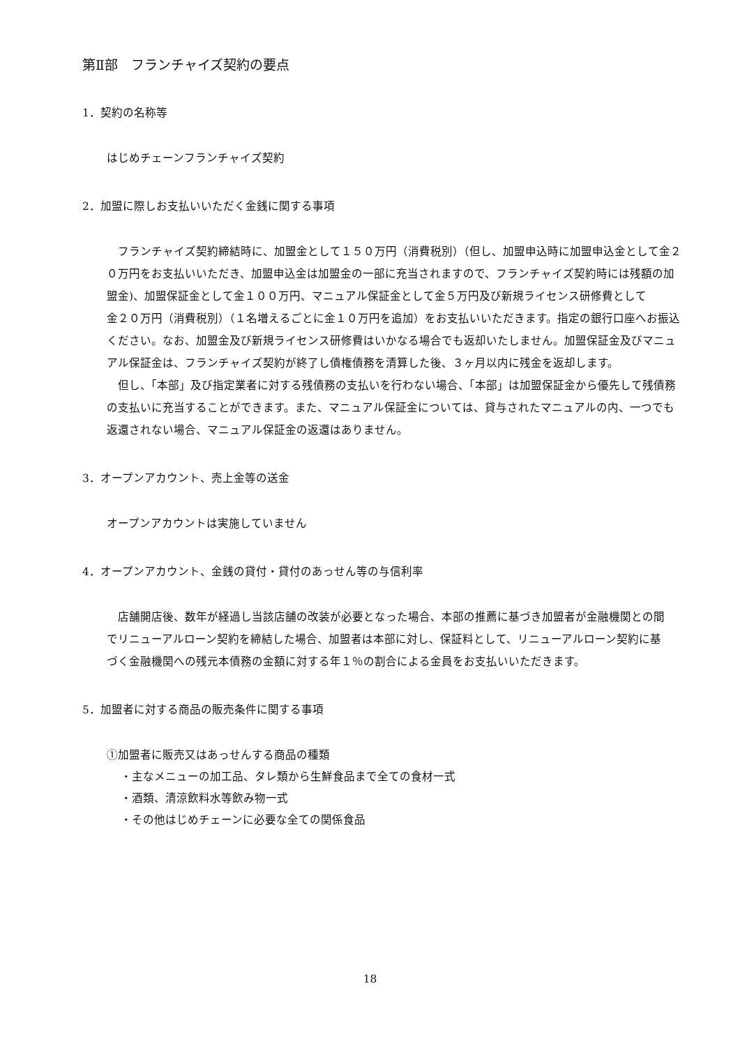第Ⅱ部　フランチャイズ契約の要点
1．契約の名称等
はじめチェーンフランチャイズ契約
2．加盟に際しお支払いいただく金銭に関する事項
フランチャイズ契約締結時に、加盟金として１５０万円（消費税別）（但し、加盟申込時に加盟申込金として金２０万円をお支払いいただき、加盟申込金は加盟金の一部に充当されますので、フランチャイズ契約時には残額の加盟金)、加盟保証金として金１００万円、マニュアル保証金として金５万円及び新規ライセンス研修費として
金２０万円（消費税別）（１名増えるごとに金１０万円を追加）をお支払いいただきます。指定の銀行口座へお振込ください。なお、加盟金及び新規ライセンス研修費はいかなる場合でも返却いたしません。加盟保証金及びマニュアル保証金は、フランチャイズ契約が終了し債権債務を清算した後、３ヶ月以内に残金を返却します。
但し、「本部」及び指定業者に対する残債務の支払いを行わない場合、「本部」は加盟保証金から優先して残債務の支払いに充当することができます。また、マニュアル保証金については、貸与されたマニュアルの内、一つでも返還されない場合、マニュアル保証金の返還はありません。
3．オープンアカウント、売上金等の送金
オープンアカウントは実施していません
4．オープンアカウント、金銭の貸付・貸付のあっせん等の与信利率
店舗開店後、数年が経過し当該店舗の改装が必要となった場合、本部の推薦に基づき加盟者が金融機関との間でリニューアルローン契約を締結した場合、加盟者は本部に対し、保証料として、リニューアルローン契約に基づく金融機関への残元本債務の金額に対する年１％の割合による金員をお支払いいただきます。
5．加盟者に対する商品の販売条件に関する事項
①加盟者に販売又はあっせんする商品の種類
・主なメニューの加工品、タレ類から生鮮食品まで全ての食材一式
・酒類、清涼飲料水等飲み物一式
・その他はじめチェーンに必要な全ての関係食品
18